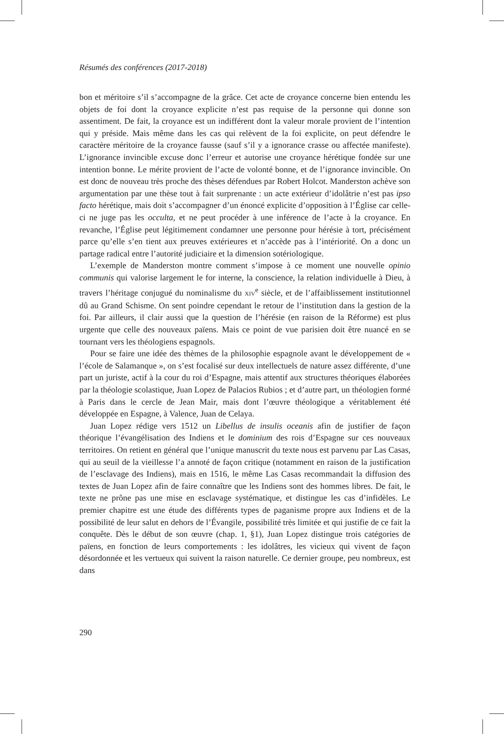Résumés des conférences (2017-2018)
bon et méritoire s’il s’accompagne de la grâce. Cet acte de croyance concerne bien entendu les objets de foi dont la croyance explicite n’est pas requise de la personne qui donne son assentiment. De fait, la croyance est un indifférent dont la valeur morale provient de l’intention qui y préside. Mais même dans les cas qui relèvent de la foi explicite, on peut défendre le caractère méritoire de la croyance fausse (sauf s’il y a ignorance crasse ou affectée manifeste). L’ignorance invincible excuse donc l’erreur et autorise une croyance hérétique fondée sur une intention bonne. Le mérite provient de l’acte de volonté bonne, et de l’ignorance invincible. On est donc de nouveau très proche des thèses défendues par Robert Holcot. Manderston achève son argumentation par une thèse tout à fait surprenante : un acte extérieur d’idolâtrie n’est pas ipso facto hérétique, mais doit s’accompagner d’un énoncé explicite d’opposition à l’Église car celle-ci ne juge pas les occulta, et ne peut procéder à une inférence de l’acte à la croyance. En revanche, l’Église peut légitimement condamner une personne pour hérésie à tort, précisément parce qu’elle s’en tient aux preuves extérieures et n’accède pas à l’intériorité. On a donc un partage radical entre l’autorité judiciaire et la dimension sotériologique.
L’exemple de Manderston montre comment s’impose à ce moment une nouvelle opinio communis qui valorise largement le for interne, la conscience, la relation individuelle à Dieu, à travers l’héritage conjugué du nominalisme du XIV<sup>e</sup> siècle, et de l’affaiblissement institutionnel dû au Grand Schisme. On sent poindre cependant le retour de l’institution dans la gestion de la foi. Par ailleurs, il clair aussi que la question de l’hérésie (en raison de la Réforme) est plus urgente que celle des nouveaux païens. Mais ce point de vue parisien doit être nuancé en se tournant vers les théologiens espagnols.
Pour se faire une idée des thèmes de la philosophie espagnole avant le développement de « l’école de Salamanque », on s’est focalisé sur deux intellectuels de nature assez différente, d’une part un juriste, actif à la cour du roi d’Espagne, mais attentif aux structures théoriques élaborées par la théologie scolastique, Juan Lopez de Palacios Rubios ; et d’autre part, un théologien formé à Paris dans le cercle de Jean Mair, mais dont l’œuvre théologique a véritablement été développée en Espagne, à Valence, Juan de Celaya.
Juan Lopez rédige vers 1512 un Libellus de insulis oceanis afin de justifier de façon théorique l’évangélisation des Indiens et le dominium des rois d’Espagne sur ces nouveaux territoires. On retient en général que l’unique manuscrit du texte nous est parvenu par Las Casas, qui au seuil de la vieillesse l’a annoté de façon critique (notamment en raison de la justification de l’esclavage des Indiens), mais en 1516, le même Las Casas recommandait la diffusion des textes de Juan Lopez afin de faire connaître que les Indiens sont des hommes libres. De fait, le texte ne prône pas une mise en esclavage systématique, et distingue les cas d’infidèles. Le premier chapitre est une étude des différents types de paganisme propre aux Indiens et de la possibilité de leur salut en dehors de l’Évangile, possibilité très limitée et qui justifie de ce fait la conquête. Dès le début de son œuvre (chap. 1, §1), Juan Lopez distingue trois catégories de païens, en fonction de leurs comportements : les idolâtres, les vicieux qui vivent de façon désordonnée et les vertueux qui suivent la raison naturelle. Ce dernier groupe, peu nombreux, est dans
290